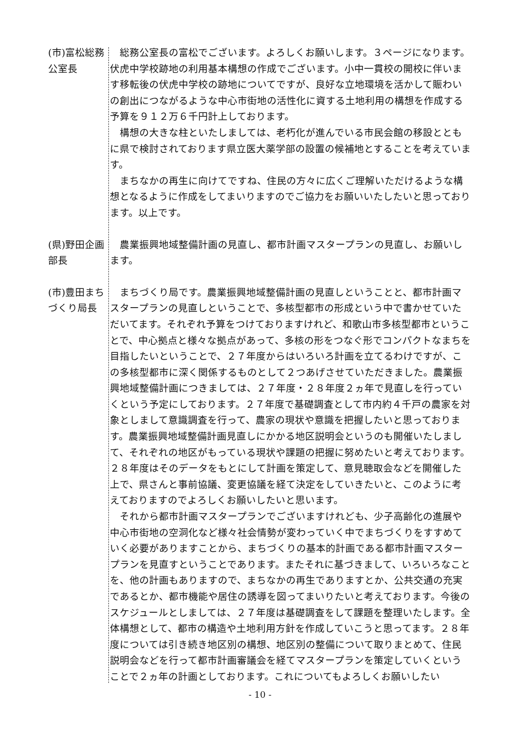(市)富松総務公室長
総務公室長の富松でございます。よろしくお願いします。３ページになります。伏虎中学校跡地の利用基本構想の作成でございます。小中一貫校の開校に伴います移転後の伏虎中学校の跡地についてですが、良好な立地環境を活かして賑わいの創出につながるような中心市街地の活性化に資する土地利用の構想を作成する予算を９１２万６千円計上しております。
構想の大きな柱といたしましては、老朽化が進んでいる市民会館の移設とともに県で検討されております県立医大薬学部の設置の候補地とすることを考えています。
まちなかの再生に向けてですね、住民の方々に広くご理解いただけるような構想となるように作成をしてまいりますのでご協力をお願いいたしたいと思っております。以上です。
(県)野田企画部長
農業振興地域整備計画の見直し、都市計画マスタープランの見直し、お願いします。
(市)豊田まちづくり局長
まちづくり局です。農業振興地域整備計画の見直しということと、都市計画マスタープランの見直しということで、多核型都市の形成という中で書かせていただいてます。それぞれ予算をつけておりますけれど、和歌山市多核型都市ということで、中心拠点と様々な拠点があって、多核の形をつなぐ形でコンパクトなまちを目指したいということで、２７年度からはいろいろ計画を立てるわけですが、この多核型都市に深く関係するものとして２つあげさせていただきました。農業振興地域整備計画につきましては、２７年度・２８年度２ヵ年で見直しを行っていくという予定にしております。２７年度で基礎調査として市内約４千戸の農家を対象としまして意識調査を行って、農家の現状や意識を把握したいと思っております。農業振興地域整備計画見直しにかかる地区説明会というのも開催いたしまして、それぞれの地区がもっている現状や課題の把握に努めたいと考えております。２８年度はそのデータをもとにして計画を策定して、意見聴取会などを開催した上で、県さんと事前協議、変更協議を経て決定をしていきたいと、このように考えておりますのでよろしくお願いしたいと思います。
それから都市計画マスタープランでございますけれども、少子高齢化の進展や中心市街地の空洞化など様々社会情勢が変わっていく中でまちづくりをすすめていく必要がありますことから、まちづくりの基本的計画である都市計画マスタープランを見直すということであります。またそれに基づきまして、いろいろなことを、他の計画もありますので、まちなかの再生でありますとか、公共交通の充実であるとか、都市機能や居住の誘導を図ってまいりたいと考えております。今後のスケジュールとしましては、２７年度は基礎調査をして課題を整理いたします。全体構想として、都市の構造や土地利用方針を作成していこうと思ってます。２８年度については引き続き地区別の構想、地区別の整備について取りまとめて、住民説明会などを行って都市計画審議会を経てマスタープランを策定していくということで２ヵ年の計画としております。これについてもよろしくお願いしたい
- 10 -